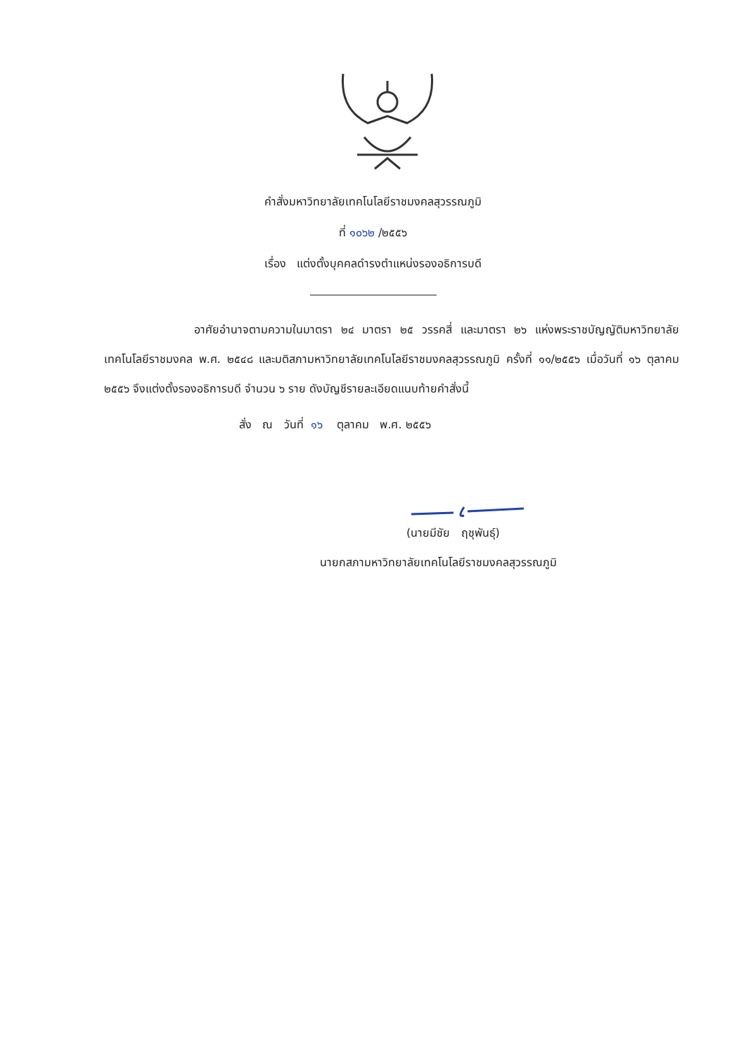คำสั่งมหาวิทยาลัยเทคโนโลยีราชมงคลสุวรรณภูมิ
ที่ ๑๐๖๒ /๒๕๕๖
เรื่อง แต่งตั้งบุคคลดำรงตำแหน่งรองอธิการบดี
อาศัยอำนาจตามความในมาตรา ๒๔ มาตรา ๒๕ วรรคสี่ และมาตรา ๒๖ แห่งพระราชบัญญัติมหาวิทยาลัยเทคโนโลยีราชมงคล พ.ศ. ๒๕๔๘ และมติสภามหาวิทยาลัยเทคโนโลยีราชมงคลสุวรรณภูมิ ครั้งที่ ๑๑/๒๕๕๖ เมื่อวันที่ ๑๖ ตุลาคม ๒๕๕๖ จึงแต่งตั้งรองอธิการบดี จำนวน ๖ ราย ดังบัญชีรายละเอียดแนบท้ายคำสั่งนี้
สั่ง ณ วันที่ ๑๖ ตุลาคม พ.ศ. ๒๕๕๖
(นายมีชัย ฤชุพันธุ์)
นายกสภามหาวิทยาลัยเทคโนโลยีราชมงคลสุวรรณภูมิ